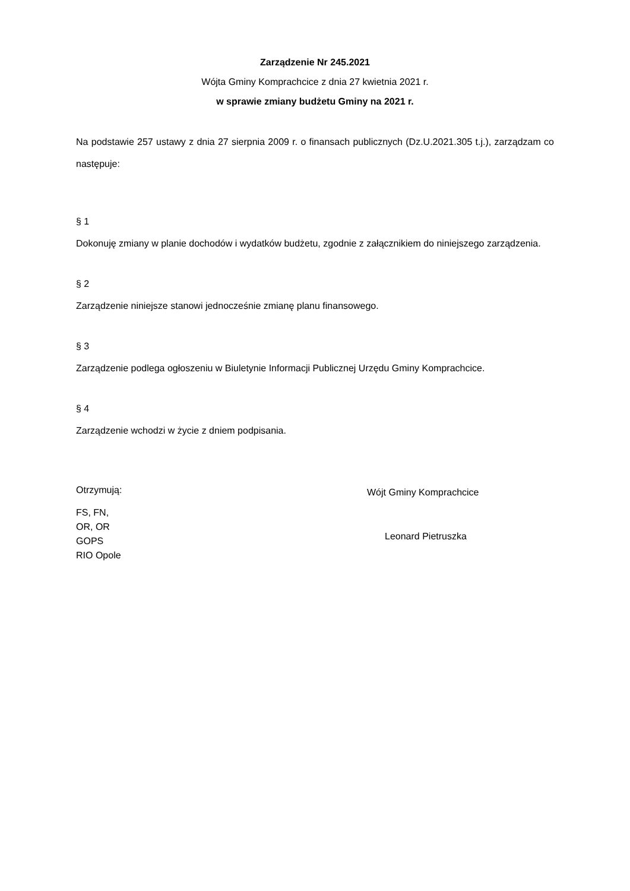Zarządzenie Nr 245.2021
Wójta Gminy Komprachcice z dnia 27 kwietnia 2021 r.
w sprawie zmiany budżetu Gminy na 2021 r.
Na podstawie 257 ustawy z dnia 27 sierpnia 2009 r. o finansach publicznych (Dz.U.2021.305 t.j.), zarządzam co następuje:
§ 1
Dokonuję zmiany w planie dochodów i wydatków budżetu, zgodnie z załącznikiem do niniejszego zarządzenia.
§ 2
Zarządzenie niniejsze stanowi jednocześnie zmianę planu finansowego.
§ 3
Zarządzenie podlega ogłoszeniu w Biuletynie Informacji Publicznej Urzędu Gminy Komprachcice.
§ 4
Zarządzenie wchodzi w życie z dniem podpisania.
Otrzymują:
FS, FN,
OR, OR
GOPS
RIO Opole
Wójt Gminy Komprachcice
Leonard Pietruszka